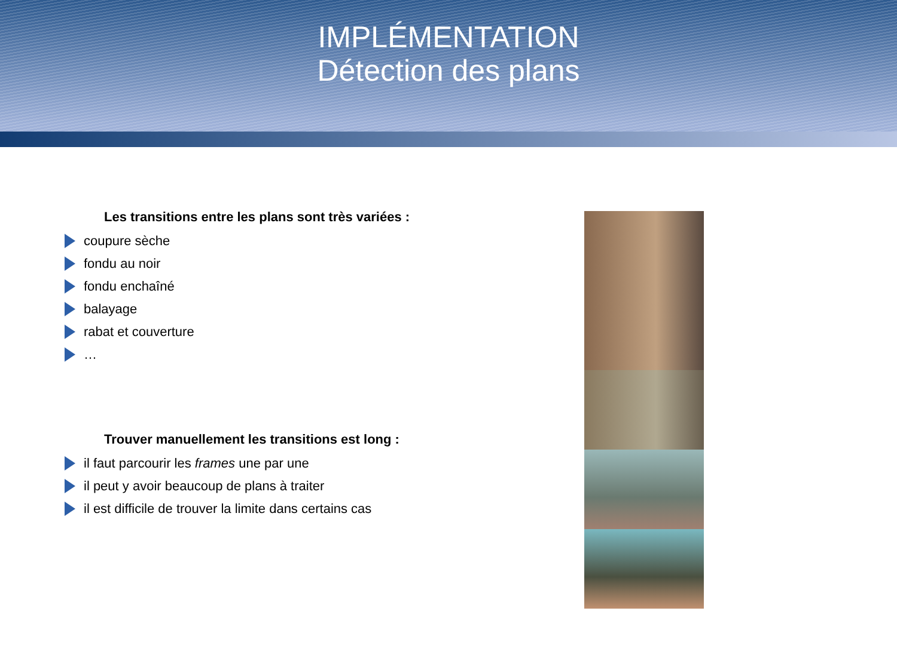IMPLÉMENTATION
Détection des plans
Les transitions entre les plans sont très variées :
coupure sèche
fondu au noir
fondu enchaîné
balayage
rabat et couverture
…
Trouver manuellement les transitions est long :
il faut parcourir les frames une par une
il peut y avoir beaucoup de plans à traiter
il est difficile de trouver la limite dans certains cas